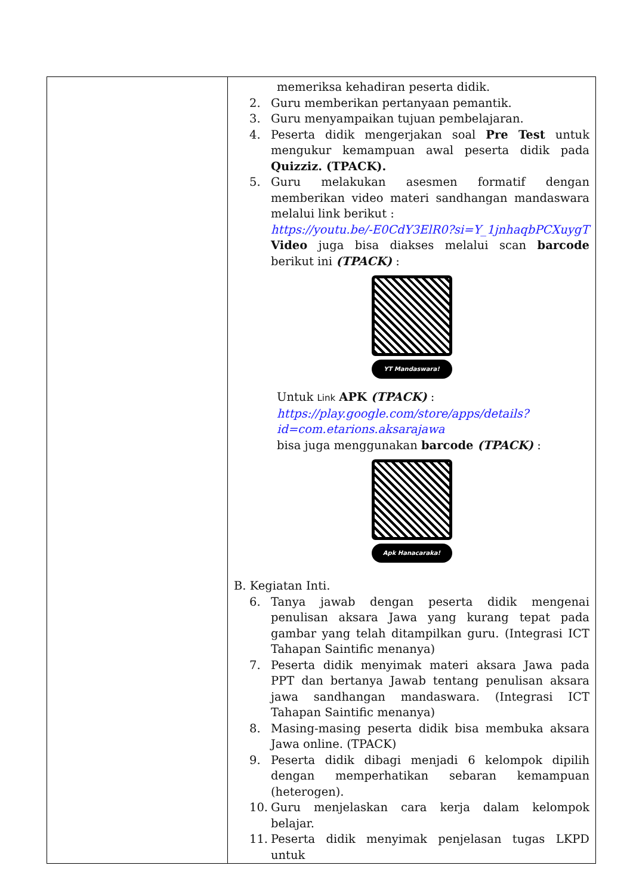| | memeriksa kehadiran peserta didik. 2. Guru memberikan pertanyaan pemantik. 3. Guru menyampaikan tujuan pembelajaran. 4. Peserta didik mengerjakan soal Pre Test untuk mengukur kemampuan awal peserta didik pada Quizziz. (TPACK). 5. Guru melakukan asesmen formatif dengan memberikan video materi sandhangan mandaswara melalui link berikut : https://youtu.be/-E0CdY3ElR0?si=Y_1jnhaqbPCXuygT Video juga bisa diakses melalui scan barcode berikut ini (TPACK) : YT Mandaswara! Untuk Link APK (TPACK) : https://play.google.com/store/apps/details?id=com.etarions.aksarajawa bisa juga menggunakan barcode (TPACK) : Apk Hanacaraka! B. Kegiatan Inti. 6. Tanya jawab dengan peserta didik mengenai penulisan aksara Jawa yang kurang tepat pada gambar yang telah ditampilkan guru. (Integrasi ICT Tahapan Saintific menanya) 7. Peserta didik menyimak materi aksara Jawa pada PPT dan bertanya Jawab tentang penulisan aksara jawa sandhangan mandaswara. (Integrasi ICT Tahapan Saintific menanya) 8. Masing-masing peserta didik bisa membuka aksara Jawa online. (TPACK) 9. Peserta didik dibagi menjadi 6 kelompok dipilih dengan memperhatikan sebaran kemampuan (heterogen). 10. Guru menjelaskan cara kerja dalam kelompok belajar. 11. Peserta didik menyimak penjelasan tugas LKPD untuk |